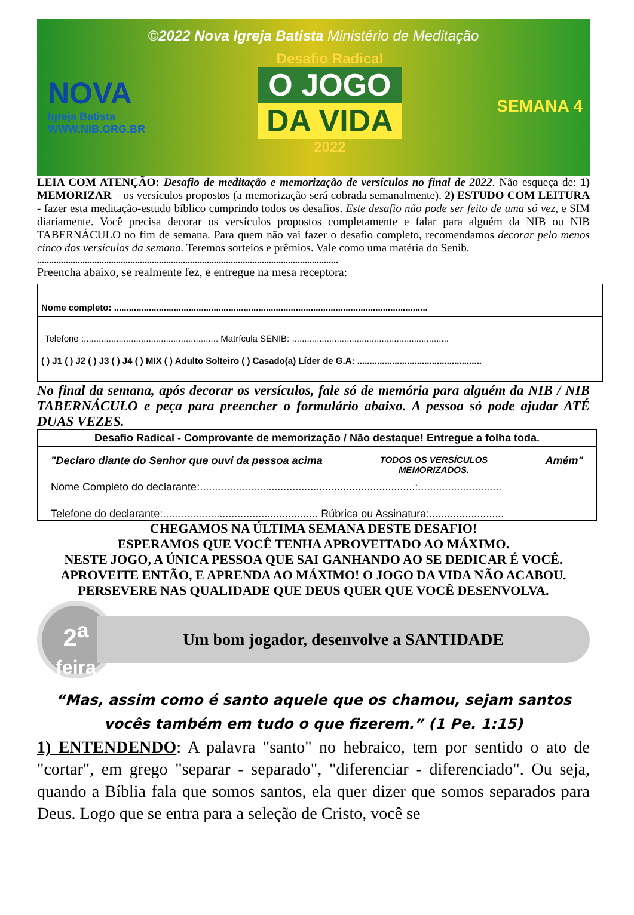©2022 Nova Igreja Batista Ministério de Meditação
NOVA
Igreja Batista
WWW.NIB.ORG.BR
Desafio Radical
O JOGO
DA VIDA
2022
SEMANA 4
LEIA COM ATENÇÃO: Desafio de meditação e memorização de versículos no final de 2022. Não esqueça de: 1) MEMORIZAR – os versículos propostos (a memorização será cobrada semanalmente). 2) ESTUDO COM LEITURA - fazer esta meditação-estudo bíblico cumprindo todos os desafios. Este desafio não pode ser feito de uma só vez, e SIM diariamente. Você precisa decorar os versículos propostos completamente e falar para alguém da NIB ou NIB TABERNÁCULO no fim de semana. Para quem não vai fazer o desafio completo, recomendamos decorar pelo menos cinco dos versículos da semana. Teremos sorteios e prêmios. Vale como uma matéria do Senib.
..............................................................................................................................
Preencha abaixo, se realmente fez, e entregue na mesa receptora:
Nome completo: ..............................................................................................................................
Telefone :...................................................... Matrícula SENIB: ...............................................................
( ) J1 ( ) J2 ( ) J3 ( ) J4 ( ) MIX ( ) Adulto Solteiro ( ) Casado(a) Líder de G.A: ..................................................
No final da semana, após decorar os versículos, fale só de memória para alguém da NIB / NIB TABERNÁCULO e peça para preencher o formulário abaixo. A pessoa só pode ajudar ATÉ DUAS VEZES.
Desafio Radical - Comprovante de memorização / Não destaque! Entregue a folha toda.
"Declaro diante do Senhor que ouvi da pessoa acima TODOS OS VERSÍCULOS
MEMORIZADOS. Amém"
Nome Completo do declarante:........................................................................:............................
Telefone do declarante:.................................................... Rúbrica ou Assinatura:.........................
CHEGAMOS NA ÚLTIMA SEMANA DESTE DESAFIO!
ESPERAMOS QUE VOCÊ TENHA APROVEITADO AO MÁXIMO.
NESTE JOGO, A ÚNICA PESSOA QUE SAI GANHANDO AO SE DEDICAR É VOCÊ. APROVEITE ENTÃO, E APRENDA AO MÁXIMO! O JOGO DA VIDA NÃO ACABOU. PERSEVERE NAS QUALIDADE QUE DEUS QUER QUE VOCÊ DESENVOLVA.
2<sup>a</sup>
feira
Um bom jogador, desenvolve a SANTIDADE
“Mas, assim como é santo aquele que os chamou, sejam santos vocês também em tudo o que fizerem.” (1 Pe. 1:15)
1) ENTENDENDO: A palavra "santo" no hebraico, tem por sentido o ato de "cortar", em grego "separar - separado", "diferenciar - diferenciado". Ou seja, quando a Bíblia fala que somos santos, ela quer dizer que somos separados para Deus. Logo que se entra para a seleção de Cristo, você se